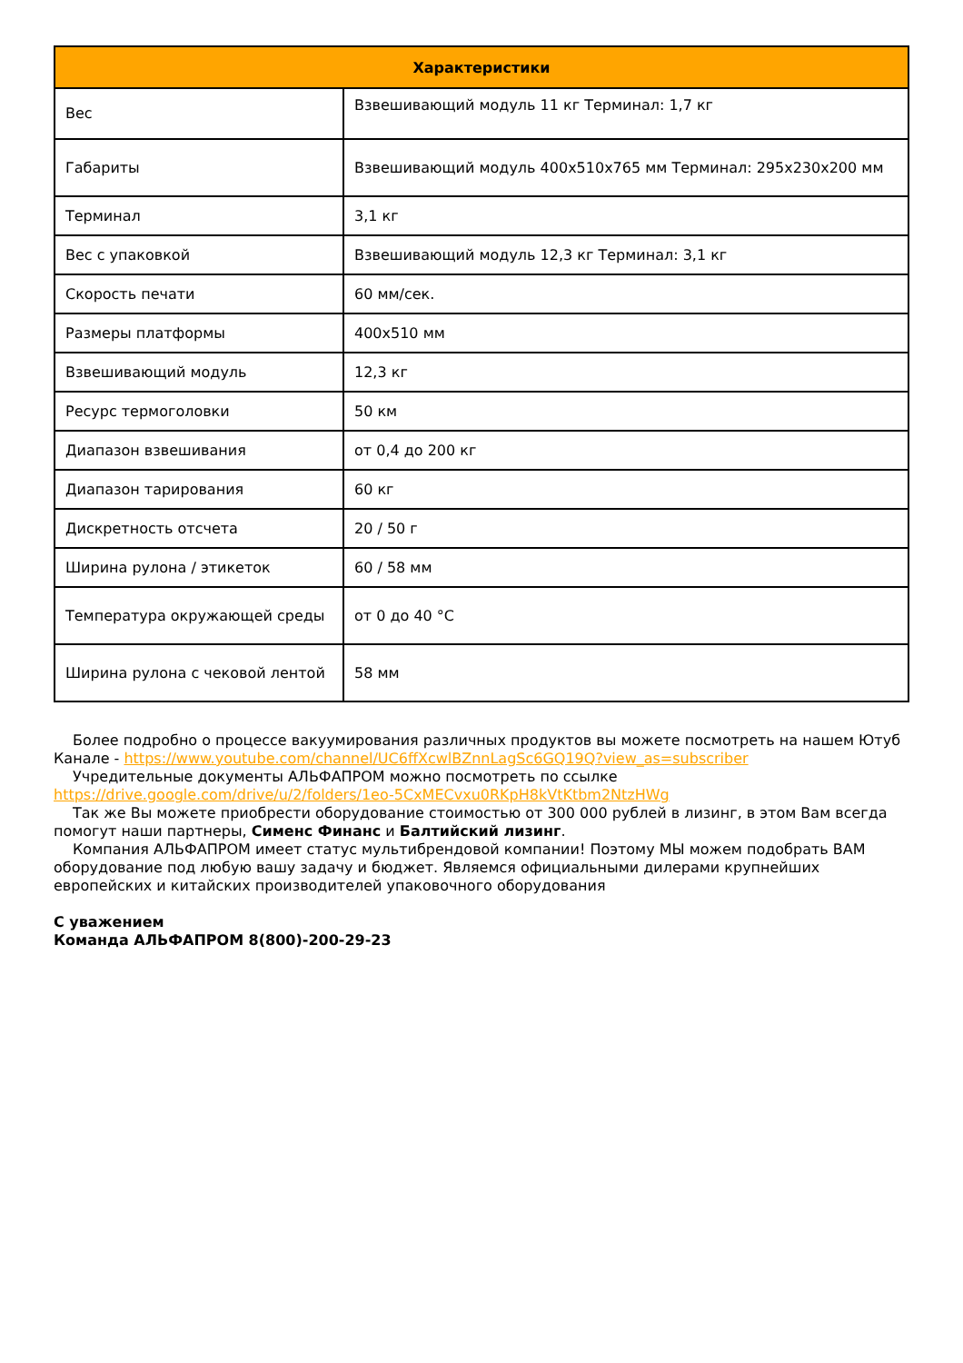| Характеристики | |
| --- | --- |
| Вес | Взвешивающий модуль 11 кг Терминал: 1,7 кг |
| Габариты | Взвешивающий модуль 400x510x765 мм Терминал: 295x230x200 мм |
| Терминал | 3,1 кг |
| Вес с упаковкой | Взвешивающий модуль 12,3 кг Терминал: 3,1 кг |
| Скорость печати | 60 мм/сек. |
| Размеры платформы | 400x510 мм |
| Взвешивающий модуль | 12,3 кг |
| Ресурс термоголовки | 50 км |
| Диапазон взвешивания | от 0,4 до 200 кг |
| Диапазон тарирования | 60 кг |
| Дискретность отсчета | 20 / 50 г |
| Ширина рулона / этикеток | 60 / 58 мм |
| Температура окружающей среды | от 0 до 40 °C |
| Ширина рулона с чековой лентой | 58 мм |
Более подробно о процессе вакуумирования различных продуктов вы можете посмотреть на нашем Ютуб Канале - https://www.youtube.com/channel/UC6ffXcwlBZnnLagSc6GQ19Q?view_as=subscriber
Учредительные документы АЛЬФАПРОМ можно посмотреть по ссылке https://drive.google.com/drive/u/2/folders/1eo-5CxMECvxu0RKpH8kVtKtbm2NtzHWg
Так же Вы можете приобрести оборудование стоимостью от 300 000 рублей в лизинг, в этом Вам всегда помогут наши партнеры, Сименс Финанс и Балтийский лизинг.
Компания АЛЬФАПРОМ имеет статус мультибрендовой компании! Поэтому МЫ можем подобрать ВАМ оборудование под любую вашу задачу и бюджет. Являемся официальными дилерами крупнейших европейских и китайских производителей упаковочного оборудования
С уважением
Команда АЛЬФАПРОМ 8(800)-200-29-23